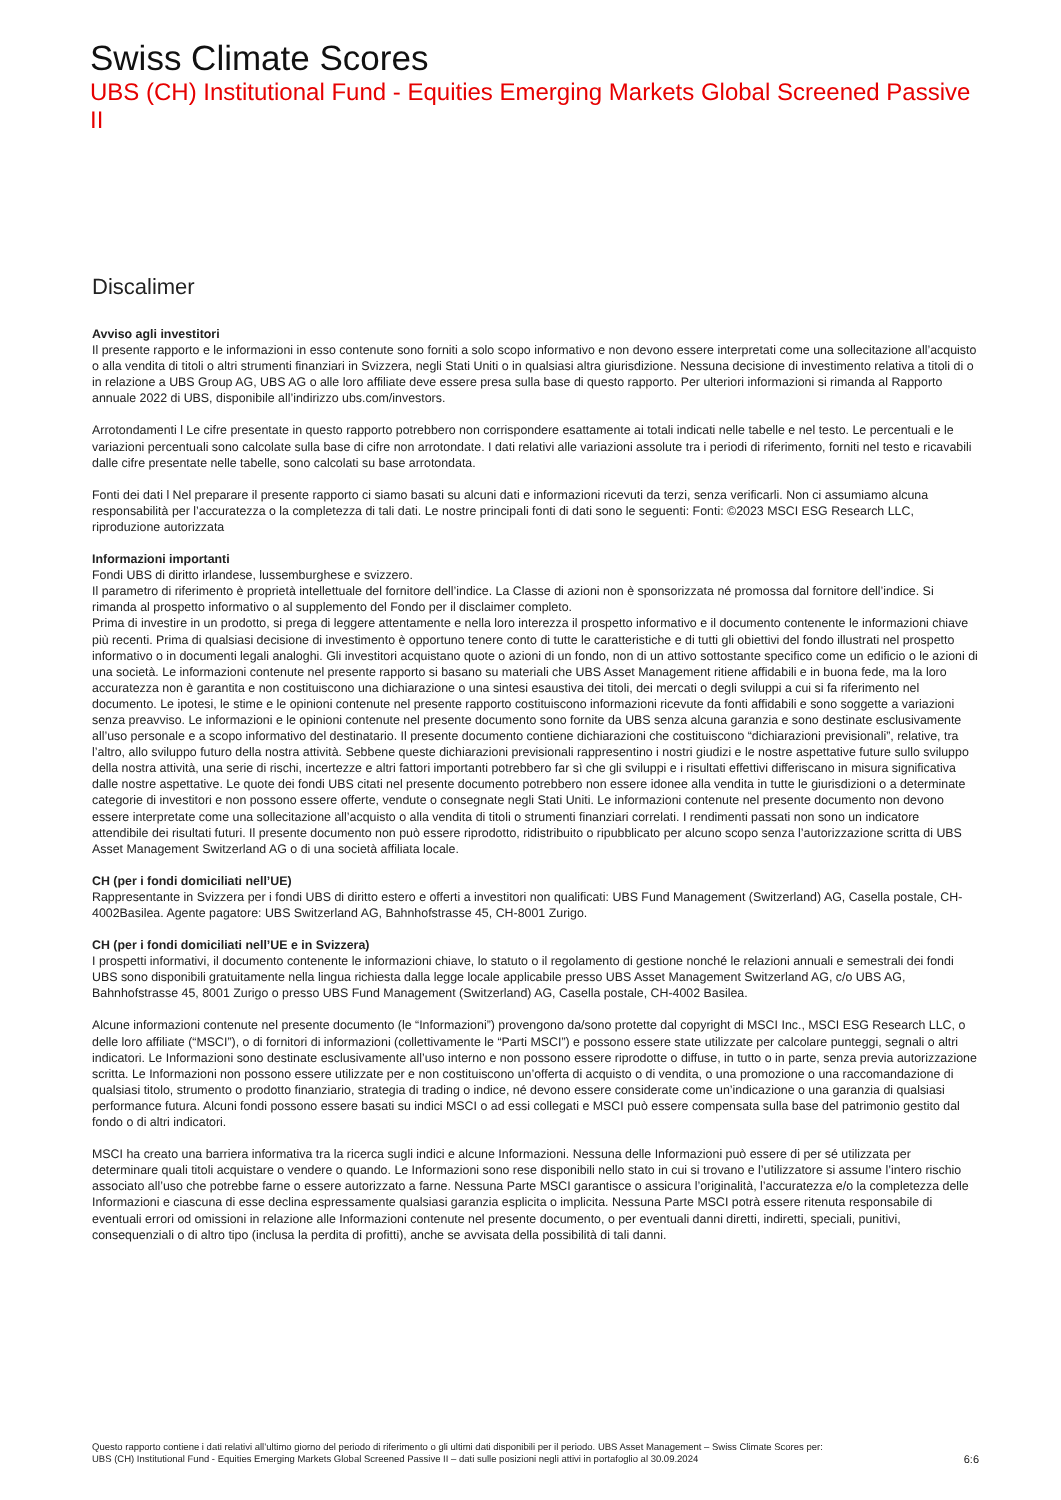Swiss Climate Scores
UBS (CH) Institutional Fund - Equities Emerging Markets Global Screened Passive II
Discalimer
Avviso agli investitori
Il presente rapporto e le informazioni in esso contenute sono forniti a solo scopo informativo e non devono essere interpretati come una sollecitazione all’acquisto o alla vendita di titoli o altri strumenti finanziari in Svizzera, negli Stati Uniti o in qualsiasi altra giurisdizione. Nessuna decisione di investimento relativa a titoli di o in relazione a UBS Group AG, UBS AG o alle loro affiliate deve essere presa sulla base di questo rapporto. Per ulteriori informazioni si rimanda al Rapporto annuale 2022 di UBS, disponibile all’indirizzo ubs.com/investors.
Arrotondamenti l Le cifre presentate in questo rapporto potrebbero non corrispondere esattamente ai totali indicati nelle tabelle e nel testo. Le percentuali e le variazioni percentuali sono calcolate sulla base di cifre non arrotondate. I dati relativi alle variazioni assolute tra i periodi di riferimento, forniti nel testo e ricavabili dalle cifre presentate nelle tabelle, sono calcolati su base arrotondata.
Fonti dei dati l Nel preparare il presente rapporto ci siamo basati su alcuni dati e informazioni ricevuti da terzi, senza verificarli. Non ci assumiamo alcuna responsabilità per l’accuratezza o la completezza di tali dati. Le nostre principali fonti di dati sono le seguenti: Fonti: ©2023 MSCI ESG Research LLC, riproduzione autorizzata
Informazioni importanti
Fondi UBS di diritto irlandese, lussemburghese e svizzero.
Il parametro di riferimento è proprietà intellettuale del fornitore dell’indice. La Classe di azioni non è sponsorizzata né promossa dal fornitore dell’indice. Si rimanda al prospetto informativo o al supplemento del Fondo per il disclaimer completo.
Prima di investire in un prodotto, si prega di leggere attentamente e nella loro interezza il prospetto informativo e il documento contenente le informazioni chiave più recenti. Prima di qualsiasi decisione di investimento è opportuno tenere conto di tutte le caratteristiche e di tutti gli obiettivi del fondo illustrati nel prospetto informativo o in documenti legali analoghi. Gli investitori acquistano quote o azioni di un fondo, non di un attivo sottostante specifico come un edificio o le azioni di una società. Le informazioni contenute nel presente rapporto si basano su materiali che UBS Asset Management ritiene affidabili e in buona fede, ma la loro accuratezza non è garantita e non costituiscono una dichiarazione o una sintesi esaustiva dei titoli, dei mercati o degli sviluppi a cui si fa riferimento nel documento. Le ipotesi, le stime e le opinioni contenute nel presente rapporto costituiscono informazioni ricevute da fonti affidabili e sono soggette a variazioni senza preavviso. Le informazioni e le opinioni contenute nel presente documento sono fornite da UBS senza alcuna garanzia e sono destinate esclusivamente all’uso personale e a scopo informativo del destinatario. Il presente documento contiene dichiarazioni che costituiscono “dichiarazioni previsionali”, relative, tra l’altro, allo sviluppo futuro della nostra attività. Sebbene queste dichiarazioni previsionali rappresentino i nostri giudizi e le nostre aspettative future sullo sviluppo della nostra attività, una serie di rischi, incertezze e altri fattori importanti potrebbero far sì che gli sviluppi e i risultati effettivi differiscano in misura significativa dalle nostre aspettative. Le quote dei fondi UBS citati nel presente documento potrebbero non essere idonee alla vendita in tutte le giurisdizioni o a determinate categorie di investitori e non possono essere offerte, vendute o consegnate negli Stati Uniti. Le informazioni contenute nel presente documento non devono essere interpretate come una sollecitazione all’acquisto o alla vendita di titoli o strumenti finanziari correlati. I rendimenti passati non sono un indicatore attendibile dei risultati futuri. Il presente documento non può essere riprodotto, ridistribuito o ripubblicato per alcuno scopo senza l’autorizzazione scritta di UBS Asset Management Switzerland AG o di una società affiliata locale.
CH (per i fondi domiciliati nell’UE)
Rappresentante in Svizzera per i fondi UBS di diritto estero e offerti a investitori non qualificati: UBS Fund Management (Switzerland) AG, Casella postale, CH-4002Basilea. Agente pagatore: UBS Switzerland AG, Bahnhofstrasse 45, CH-8001 Zurigo.
CH (per i fondi domiciliati nell’UE e in Svizzera)
I prospetti informativi, il documento contenente le informazioni chiave, lo statuto o il regolamento di gestione nonché le relazioni annuali e semestrali dei fondi UBS sono disponibili gratuitamente nella lingua richiesta dalla legge locale applicabile presso UBS Asset Management Switzerland AG, c/o UBS AG, Bahnhofstrasse 45, 8001 Zurigo o presso UBS Fund Management (Switzerland) AG, Casella postale, CH-4002 Basilea.
Alcune informazioni contenute nel presente documento (le “Informazioni”) provengono da/sono protette dal copyright di MSCI Inc., MSCI ESG Research LLC, o delle loro affiliate (“MSCI”), o di fornitori di informazioni (collettivamente le “Parti MSCI”) e possono essere state utilizzate per calcolare punteggi, segnali o altri indicatori. Le Informazioni sono destinate esclusivamente all’uso interno e non possono essere riprodotte o diffuse, in tutto o in parte, senza previa autorizzazione scritta. Le Informazioni non possono essere utilizzate per e non costituiscono un’offerta di acquisto o di vendita, o una promozione o una raccomandazione di qualsiasi titolo, strumento o prodotto finanziario, strategia di trading o indice, né devono essere considerate come un’indicazione o una garanzia di qualsiasi performance futura. Alcuni fondi possono essere basati su indici MSCI o ad essi collegati e MSCI può essere compensata sulla base del patrimonio gestito dal fondo o di altri indicatori.
MSCI ha creato una barriera informativa tra la ricerca sugli indici e alcune Informazioni. Nessuna delle Informazioni può essere di per sé utilizzata per determinare quali titoli acquistare o vendere o quando. Le Informazioni sono rese disponibili nello stato in cui si trovano e l’utilizzatore si assume l’intero rischio associato all’uso che potrebbe farne o essere autorizzato a farne. Nessuna Parte MSCI garantisce o assicura l’originalità, l’accuratezza e/o la completezza delle Informazioni e ciascuna di esse declina espressamente qualsiasi garanzia esplicita o implicita. Nessuna Parte MSCI potrà essere ritenuta responsabile di eventuali errori od omissioni in relazione alle Informazioni contenute nel presente documento, o per eventuali danni diretti, indiretti, speciali, punitivi, consequenziali o di altro tipo (inclusa la perdita di profitti), anche se avvisata della possibilità di tali danni.
Questo rapporto contiene i dati relativi all’ultimo giorno del periodo di riferimento o gli ultimi dati disponibili per il periodo. UBS Asset Management – Swiss Climate Scores per:
UBS (CH) Institutional Fund - Equities Emerging Markets Global Screened Passive II – dati sulle posizioni negli attivi in portafoglio al 30.09.2024 6:6